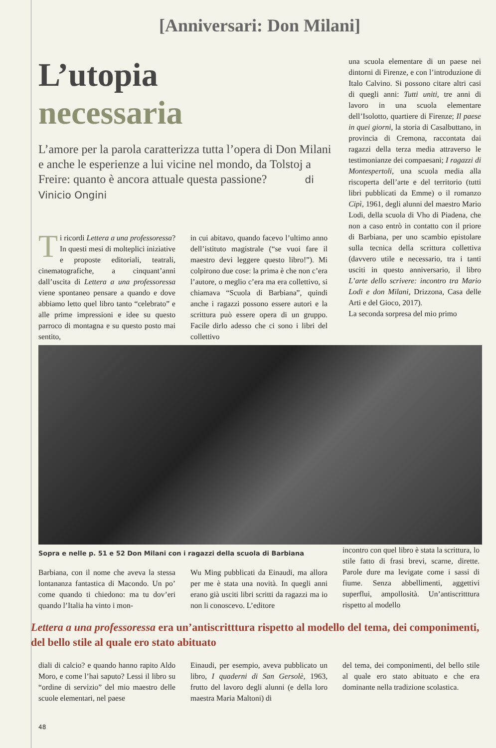[Anniversari: Don Milani]
L’utopia
necessaria
L’amore per la parola caratterizza tutta l’opera di Don Milani e anche le esperienze a lui vicine nel mondo, da Tolstoj a Freire: quanto è ancora attuale questa passione? di Vinicio Ongini
Ti ricordi Lettera a una professoressa? In questi mesi di molteplici iniziative e proposte editoriali, teatrali, cinematografiche, a cinquant’anni dall’uscita di Lettera a una professoressa viene spontaneo pensare a quando e dove abbiamo letto quel libro tanto “celebrato” e alle prime impressioni e idee su questo parroco di montagna e su questo posto mai sentito,
in cui abitavo, quando facevo l’ultimo anno dell’istituto magistrale (“se vuoi fare il maestro devi leggere questo libro!”). Mi colpirono due cose: la prima è che non c’era l’autore, o meglio c’era ma era collettivo, si chiamava “Scuola di Barbiana”, quindi anche i ragazzi possono essere autori e la scrittura può essere opera di un gruppo. Facile dirlo adesso che ci sono i libri del collettivo
una scuola elementare di un paese nei dintorni di Firenze, e con l’introduzione di Italo Calvino. Si possono citare altri casi di quegli anni: Tutti uniti, tre anni di lavoro in una scuola elementare dell’Isolotto, quartiere di Firenze; Il paese in quei giorni, la storia di Casalbuttano, in provincia di Cremona, raccontata dai ragazzi della terza media attraverso le testimonianze dei compaesani; I ragazzi di Montespertoli, una scuola media alla riscoperta dell’arte e del territorio (tutti libri pubblicati da Emme) o il romanzo Cipì, 1961, degli alunni del maestro Mario Lodi, della scuola di Vho di Piadena, che non a caso entrò in contatto con il priore di Barbiana, per uno scambio epistolare sulla tecnica della scrittura collettiva (davvero utile e necessario, tra i tanti usciti in questo anniversario, il libro L’arte dello scrivere: incontro tra Mario Lodi e don Milani, Drizzona, Casa delle Arti e del Gioco, 2017).
La seconda sorpresa del mio primo
Sopra e nelle p. 51 e 52 Don Milani con i ragazzi della scuola di Barbiana
Barbiana, con il nome che aveva la stessa lontananza fantastica di Macondo. Un po’ come quando ti chiedono: ma tu dov’eri quando l’Italia ha vinto i mon-
Wu Ming pubblicati da Einaudi, ma allora per me è stata una novità. In quegli anni erano già usciti libri scritti da ragazzi ma io non li conoscevo. L’editore
incontro con quel libro è stata la scrittura, lo stile fatto di frasi brevi, scarne, dirette. Parole dure ma levigate come i sassi di fiume. Senza abbellimenti, aggettivi superflui, ampollosità. Un’antiscritttura rispetto al modello
Lettera a una professoressa era un’antiscritttura rispetto al modello del tema, dei componimenti, del bello stile al quale ero stato abituato
diali di calcio? e quando hanno rapito Aldo Moro, e come l’hai saputo? Lessi il libro su “ordine di servizio” del mio maestro delle scuole elementari, nel paese
Einaudi, per esempio, aveva pubblicato un libro, I quaderni di San Gersolè, 1963, frutto del lavoro degli alunni (e della loro maestra Maria Maltoni) di
del tema, dei componimenti, del bello stile al quale ero stato abituato e che era dominante nella tradizione scolastica.
48